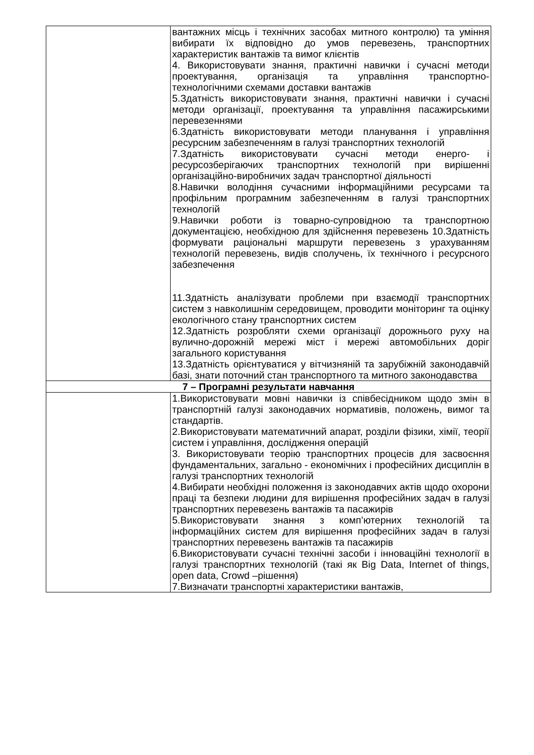| | вантажних місць і технічних засобах митного контролю) та уміння вибирати їх відповідно до умов перевезень, транспортних характеристик вантажів та вимог клієнтів 4. Використовувати знання, практичні навички і сучасні методи проектування, організація та управління транспортно-технологічними схемами доставки вантажів 5.Здатність використовувати знання, практичні навички і сучасні методи організації, проектування та управління пасажирськими перевезеннями 6.Здатність використовувати методи планування і управління ресурсним забезпеченням в галузі транспортних технологій 7.Здатність використовувати сучасні методи енерго- і ресурсозберігаючих транспортних технологій при вирішенні організаційно-виробничих задач транспортної діяльності 8.Навички володіння сучасними інформаційними ресурсами та профільним програмним забезпеченням в галузі транспортних технологій 9.Навички роботи із товарно-супровідною та транспортною документацією, необхідною для здійснення перевезень 10.Здатність формувати раціональні маршрути перевезень з урахуванням технологій перевезень, видів сполучень, їх технічного і ресурсного забезпечення 11.Здатність аналізувати проблеми при взаємодії транспортних систем з навколишнім середовищем, проводити моніторинг та оцінку екологічного стану транспортних систем 12.Здатність розробляти схеми організації дорожнього руху на вулично-дорожній мережі міст і мережі автомобільних доріг загального користування 13.Здатність орієнтуватися у вітчизняній та зарубіжній законодавчій базі, знати поточний стан транспортного та митного законодавства |
| 7 – Програмні результати навчання | |
| | 1.Використовувати мовні навички із співбесідником щодо змін в транспортній галузі законодавчих нормативів, положень, вимог та стандартів. 2.Використовувати математичний апарат, розділи фізики, хімії, теорії систем і управління, дослідження операцій 3. Використовувати теорію транспортних процесів для засвоєння фундаментальних, загально - економічних і професійних дисциплін в галузі транспортних технологій 4.Вибирати необхідні положення із законодавчих актів щодо охорони праці та безпеки людини для вирішення професійних задач в галузі транспортних перевезень вантажів та пасажирів 5.Використовувати знання з комп’ютерних технологій та інформаційних систем для вирішення професійних задач в галузі транспортних перевезень вантажів та пасажирів 6.Використовувати сучасні технічні засоби і інноваційні технології в галузі транспортних технологій (такі як Big Data, Internet of things, open data, Crowd –рішення) 7.Визначати транспортні характеристики вантажів, |